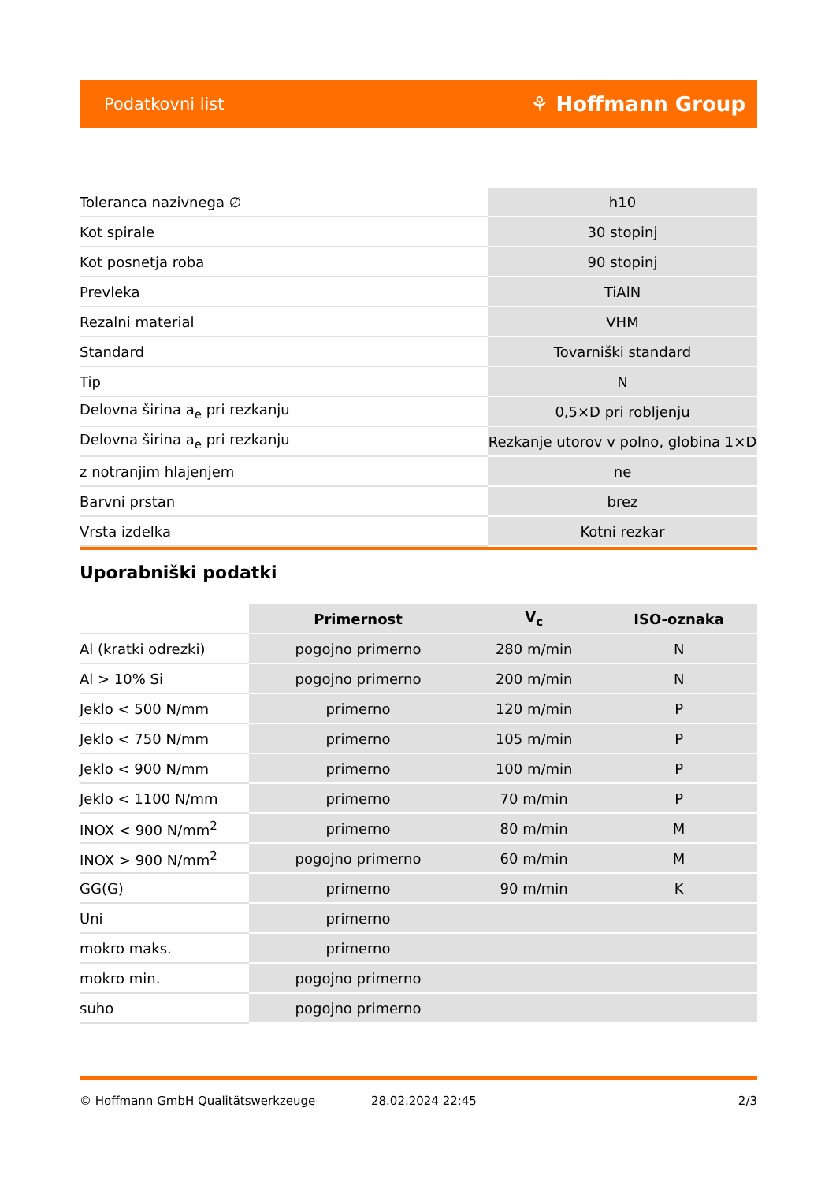Podatkovni list ⚘ Hoffmann Group
| Toleranca nazivnega ∅ | h10 |
| Kot spirale | 30 stopinj |
| Kot posnetja roba | 90 stopinj |
| Prevleka | TiAlN |
| Rezalni material | VHM |
| Standard | Tovarniški standard |
| Tip | N |
| Delovna širina a<sub>e</sub> pri rezkanju | 0,5×D pri robljenju |
| Delovna širina a<sub>e</sub> pri rezkanju | Rezkanje utorov v polno, globina 1×D |
| z notranjim hlajenjem | ne |
| Barvni prstan | brez |
| Vrsta izdelka | Kotni rezkar |
Uporabniški podatki
| | Primernost | V<sub>c</sub> | ISO-oznaka |
| --- | --- | --- | --- |
| Al (kratki odrezki) | pogojno primerno | 280 m/min | N |
| Al > 10% Si | pogojno primerno | 200 m/min | N |
| Jeklo < 500 N/mm | primerno | 120 m/min | P |
| Jeklo < 750 N/mm | primerno | 105 m/min | P |
| Jeklo < 900 N/mm | primerno | 100 m/min | P |
| Jeklo < 1100 N/mm | primerno | 70 m/min | P |
| INOX < 900 N/mm<sup>2</sup> | primerno | 80 m/min | M |
| INOX > 900 N/mm<sup>2</sup> | pogojno primerno | 60 m/min | M |
| GG(G) | primerno | 90 m/min | K |
| Uni | primerno | | |
| mokro maks. | primerno | | |
| mokro min. | pogojno primerno | | |
| suho | pogojno primerno | | |
© Hoffmann GmbH Qualitätswerkzeuge 28.02.2024 22:45 2/3